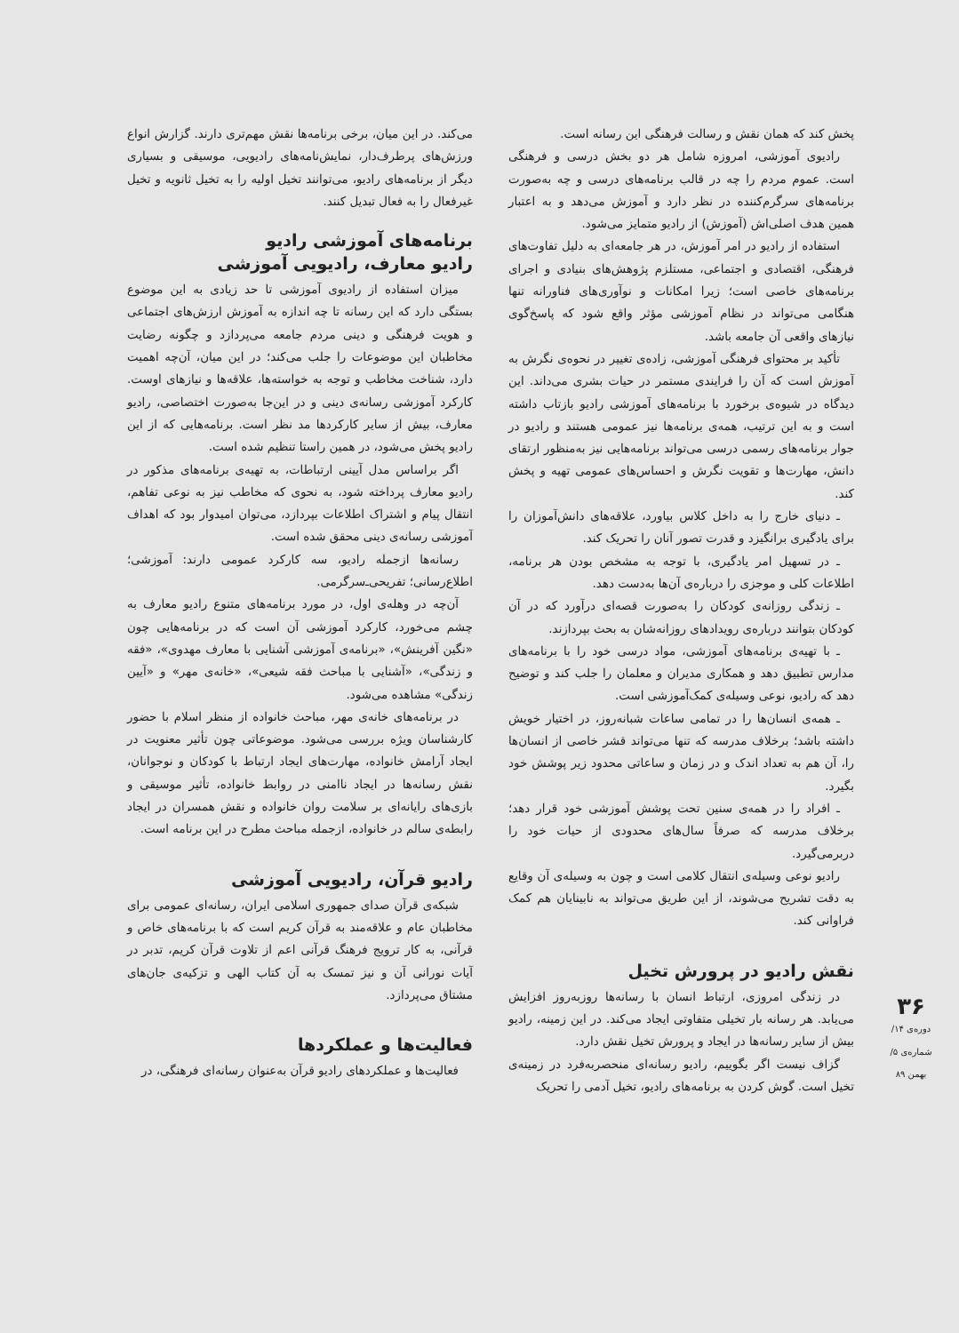پخش کند که همان نقش و رسالت فرهنگی این رسانه است.
رادیوی آموزشی، امروزه شامل هر دو بخش درسی و فرهنگی است. عموم مردم را چه در قالب برنامه‌های درسی و چه به‌صورت برنامه‌های سرگرم‌کننده در نظر دارد و آموزش می‌دهد و به اعتبار همین هدف اصلی‌اش (آموزش) از رادیو متمایز می‌شود.
استفاده از رادیو در امر آموزش، در هر جامعه‌ای به دلیل تفاوت‌های فرهنگی، اقتصادی و اجتماعی، مستلزم پژوهش‌های بنیادی و اجرای برنامه‌های خاصی است؛ زیرا امکانات و نوآوری‌های فناورانه تنها هنگامی می‌تواند در نظام آموزشی مؤثر واقع شود که پاسخ‌گوی نیازهای واقعی آن جامعه باشد.
تأکید بر محتوای فرهنگی آموزشی، زاده‌ی تغییر در نحوه‌ی نگرش به آموزش است که آن را فرایندی مستمر در حیات بشری می‌داند. این دیدگاه در شیوه‌ی برخورد با برنامه‌های آموزشی رادیو بازتاب داشته است و به این ترتیب، همه‌ی برنامه‌ها نیز عمومی هستند و رادیو در جوار برنامه‌های رسمی درسی می‌تواند برنامه‌هایی نیز به‌منظور ارتقای دانش، مهارت‌ها و تقویت نگرش و احساس‌های عمومی تهیه و پخش کند.
ـ دنیای خارج را به داخل کلاس بیاورد، علاقه‌های دانش‌آموزان را برای یادگیری برانگیزد و قدرت تصور آنان را تحریک کند.
ـ در تسهیل امر یادگیری، با توجه به مشخص بودن هر برنامه، اطلاعات کلی و موجزی را درباره‌ی آن‌ها به‌دست دهد.
ـ زندگی روزانه‌ی کودکان را به‌صورت قصه‌ای درآورد که در آن کودکان بتوانند درباره‌ی رویدادهای روزانه‌شان به بحث بپردازند.
ـ با تهیه‌ی برنامه‌های آموزشی، مواد درسی خود را با برنامه‌های مدارس تطبیق دهد و همکاری مدیران و معلمان را جلب کند و توضیح دهد که رادیو، نوعی وسیله‌ی کمک‌آموزشی است.
ـ همه‌ی انسان‌ها را در تمامی ساعات شبانه‌روز، در اختیار خویش داشته باشد؛ برخلاف مدرسه که تنها می‌تواند قشر خاصی از انسان‌ها را، آن هم به تعداد اندک و در زمان و ساعاتی محدود زیر پوشش خود بگیرد.
ـ افراد را در همه‌ی سنین تحت پوشش آموزشی خود قرار دهد؛ برخلاف مدرسه که صرفاً سال‌های محدودی از حیات خود را دربرمی‌گیرد.
رادیو نوعی وسیله‌ی انتقال کلامی است و چون به وسیله‌ی آن وقایع به دقت تشریح می‌شوند، از این طریق می‌تواند به نابینایان هم کمک فراوانی کند.
نقش رادیو در پرورش تخیل
در زندگی امروزی، ارتباط انسان با رسانه‌ها روزبه‌روز افزایش می‌یابد. هر رسانه بار تخیلی متفاوتی ایجاد می‌کند. در این زمینه، رادیو بیش از سایر رسانه‌ها در ایجاد و پرورش تخیل نقش دارد.
گزاف نیست اگر بگوییم، رادیو رسانه‌ای منحصربه‌فرد در زمینه‌ی تخیل است. گوش کردن به برنامه‌های رادیو، تخیل آدمی را تحریک
می‌کند. در این میان، برخی برنامه‌ها نقش مهم‌تری دارند. گزارش انواع ورزش‌های پرطرف‌دار، نمایش‌نامه‌های رادیویی، موسیقی و بسیاری دیگر از برنامه‌های رادیو، می‌توانند تخیل اولیه را به تخیل ثانویه و تخیل غیرفعال را به فعال تبدیل کنند.
برنامه‌های آموزشی رادیو
رادیو معارف، رادیویی آموزشی
میزان استفاده از رادیوی آموزشی تا حد زیادی به این موضوع بستگی دارد که این رسانه تا چه اندازه به آموزش ارزش‌های اجتماعی و هویت فرهنگی و دینی مردم جامعه می‌پردازد و چگونه رضایت مخاطبان این موضوعات را جلب می‌کند؛ در این میان، آن‌چه اهمیت دارد، شناخت مخاطب و توجه به خواسته‌ها، علاقه‌ها و نیازهای اوست. کارکرد آموزشی رسانه‌ی دینی و در این‌جا به‌صورت اختصاصی، رادیو معارف، بیش از سایر کارکردها مد نظر است. برنامه‌هایی که از این رادیو پخش می‌شود، در همین راستا تنظیم شده است.
اگر براساس مدل آیینی ارتباطات، به تهیه‌ی برنامه‌های مذکور در رادیو معارف پرداخته شود، به نحوی که مخاطب نیز به نوعی تفاهم، انتقال پیام و اشتراک اطلاعات بپردازد، می‌توان امیدوار بود که اهداف آموزشی رسانه‌ی دینی محقق شده است.
رسانه‌ها ازجمله رادیو، سه کارکرد عمومی دارند: آموزشی؛ اطلاع‌رسانی؛ تفریحی‌ـ‌سرگرمی.
آن‌چه در وهله‌ی اول، در مورد برنامه‌های متنوع رادیو معارف به چشم می‌خورد، کارکرد آموزشی آن است که در برنامه‌هایی چون «نگین آفرینش»، «برنامه‌ی آموزشی آشنایی با معارف مهدوی»، «فقه و زندگی»، «آشنایی با مباحث فقه شیعی»، «خانه‌ی مهر» و «آیین زندگی» مشاهده می‌شود.
در برنامه‌های خانه‌ی مهر، مباحث خانواده از منظر اسلام با حضور کارشناسان ویژه بررسی می‌شود. موضوعاتی چون تأثیر معنویت در ایجاد آرامش خانواده، مهارت‌های ایجاد ارتباط با کودکان و نوجوانان، نقش رسانه‌ها در ایجاد ناامنی در روابط خانواده، تأثیر موسیقی و بازی‌های رایانه‌ای بر سلامت روان خانواده و نقش همسران در ایجاد رابطه‌ی سالم در خانواده، ازجمله مباحث مطرح در این برنامه است.
رادیو قرآن، رادیویی آموزشی
شبکه‌ی قرآن صدای جمهوری اسلامی ایران، رسانه‌ای عمومی برای مخاطبان عام و علاقه‌مند به قرآن کریم است که با برنامه‌های خاص و قرآنی، به کار ترویج فرهنگ قرآنی اعم از تلاوت قرآن کریم، تدبر در آیات نورانی آن و نیز تمسک به آن کتاب الهی و تزکیه‌ی جان‌های مشتاق می‌پردازد.
فعالیت‌ها و عملکردها
فعالیت‌ها و عملکردهای رادیو قرآن به‌عنوان رسانه‌ای فرهنگی، در
۳۶
دوره‌ی ۱۴/ شماره‌ی ۵/ بهمن ۸۹